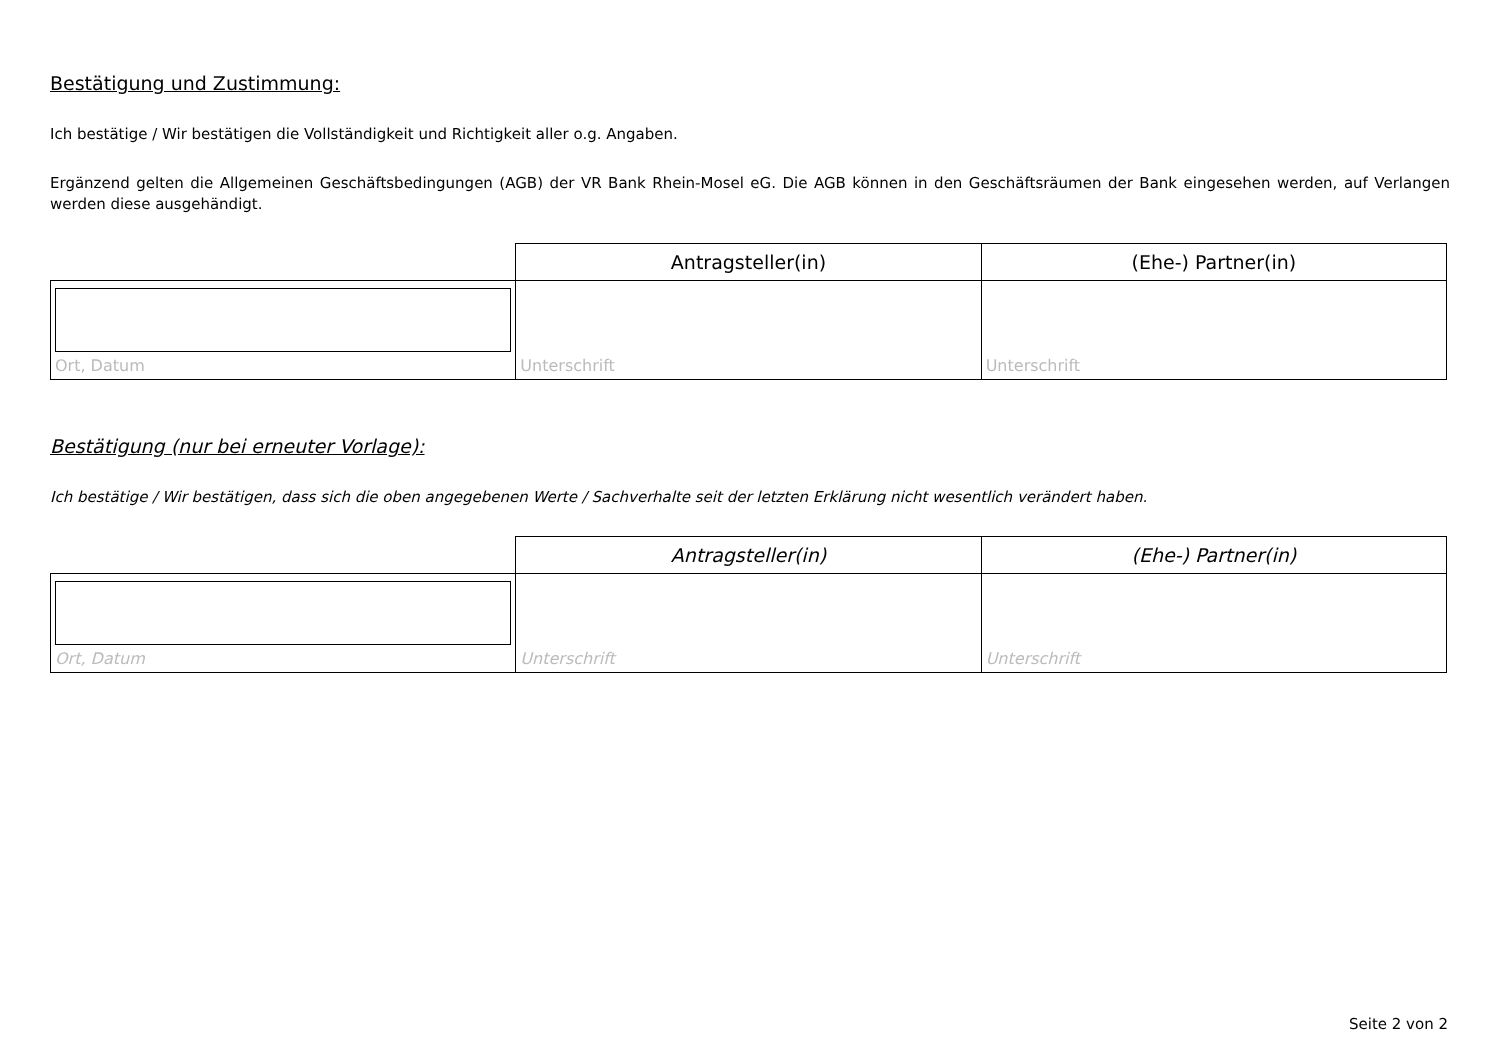Bestätigung und Zustimmung:
Ich bestätige / Wir bestätigen die Vollständigkeit und Richtigkeit aller o.g. Angaben.
Ergänzend gelten die Allgemeinen Geschäftsbedingungen (AGB) der VR Bank Rhein-Mosel eG. Die AGB können in den Geschäftsräumen der Bank eingesehen werden, auf Verlangen werden diese ausgehändigt.
| | Antragsteller(in) | (Ehe-) Partner(in) |
| --- | --- | --- |
| Ort, Datum | Unterschrift | Unterschrift |
Bestätigung (nur bei erneuter Vorlage):
Ich bestätige / Wir bestätigen, dass sich die oben angegebenen Werte / Sachverhalte seit der letzten Erklärung nicht wesentlich verändert haben.
| | Antragsteller(in) | (Ehe-) Partner(in) |
| --- | --- | --- |
| Ort, Datum | Unterschrift | Unterschrift |
Seite 2 von 2